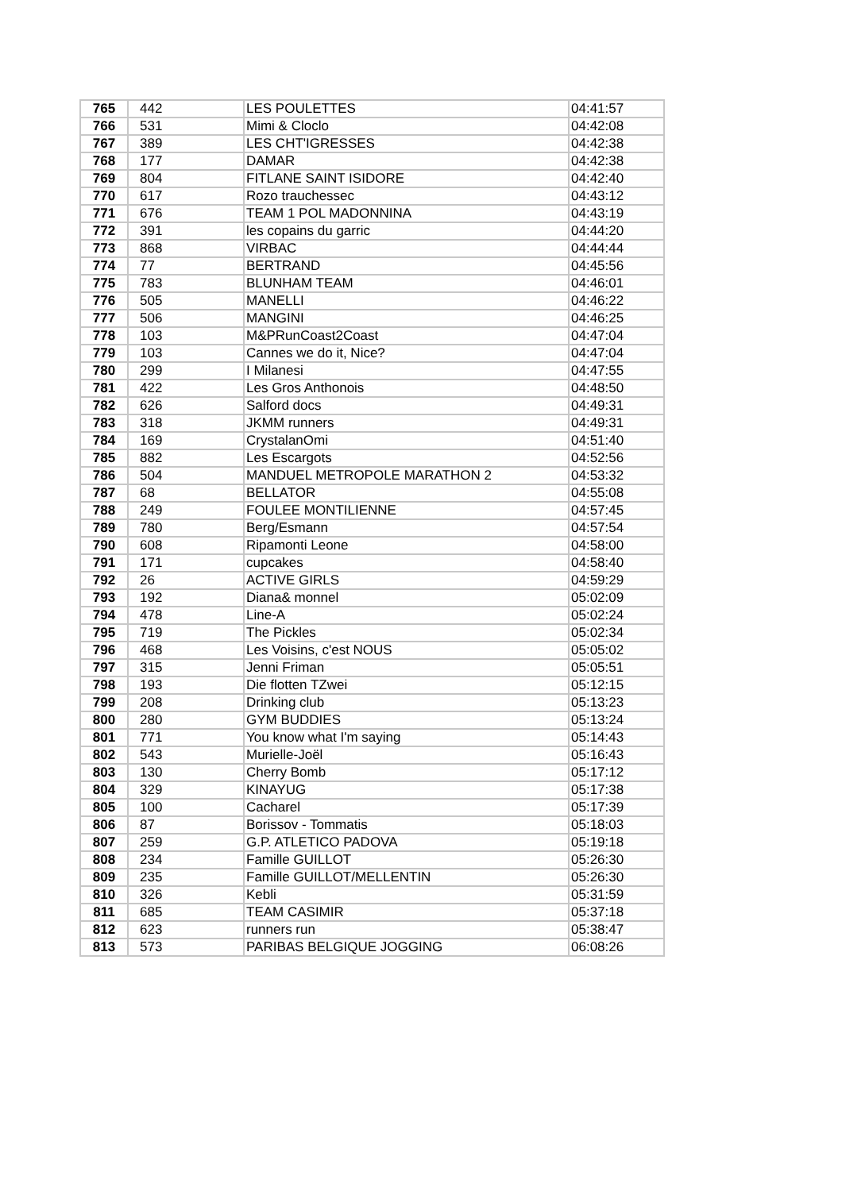| 765 | 442 | LES POULETTES | 04:41:57 |
| 766 | 531 | Mimi & Cloclo | 04:42:08 |
| 767 | 389 | LES CHT'IGRESSES | 04:42:38 |
| 768 | 177 | DAMAR | 04:42:38 |
| 769 | 804 | FITLANE SAINT ISIDORE | 04:42:40 |
| 770 | 617 | Rozo trauchessec | 04:43:12 |
| 771 | 676 | TEAM 1 POL MADONNINA | 04:43:19 |
| 772 | 391 | les copains du garric | 04:44:20 |
| 773 | 868 | VIRBAC | 04:44:44 |
| 774 | 77 | BERTRAND | 04:45:56 |
| 775 | 783 | BLUNHAM TEAM | 04:46:01 |
| 776 | 505 | MANELLI | 04:46:22 |
| 777 | 506 | MANGINI | 04:46:25 |
| 778 | 103 | M&PRunCoast2Coast | 04:47:04 |
| 779 | 103 | Cannes we do it, Nice? | 04:47:04 |
| 780 | 299 | I Milanesi | 04:47:55 |
| 781 | 422 | Les Gros Anthonois | 04:48:50 |
| 782 | 626 | Salford docs | 04:49:31 |
| 783 | 318 | JKMM runners | 04:49:31 |
| 784 | 169 | CrystalanOmi | 04:51:40 |
| 785 | 882 | Les Escargots | 04:52:56 |
| 786 | 504 | MANDUEL METROPOLE MARATHON 2 | 04:53:32 |
| 787 | 68 | BELLATOR | 04:55:08 |
| 788 | 249 | FOULEE MONTILIENNE | 04:57:45 |
| 789 | 780 | Berg/Esmann | 04:57:54 |
| 790 | 608 | Ripamonti Leone | 04:58:00 |
| 791 | 171 | cupcakes | 04:58:40 |
| 792 | 26 | ACTIVE GIRLS | 04:59:29 |
| 793 | 192 | Diana& monnel | 05:02:09 |
| 794 | 478 | Line-A | 05:02:24 |
| 795 | 719 | The Pickles | 05:02:34 |
| 796 | 468 | Les Voisins, c'est NOUS | 05:05:02 |
| 797 | 315 | Jenni Friman | 05:05:51 |
| 798 | 193 | Die flotten TZwei | 05:12:15 |
| 799 | 208 | Drinking club | 05:13:23 |
| 800 | 280 | GYM BUDDIES | 05:13:24 |
| 801 | 771 | You know what I'm saying | 05:14:43 |
| 802 | 543 | Murielle-Joël | 05:16:43 |
| 803 | 130 | Cherry Bomb | 05:17:12 |
| 804 | 329 | KINAYUG | 05:17:38 |
| 805 | 100 | Cacharel | 05:17:39 |
| 806 | 87 | Borissov - Tommatis | 05:18:03 |
| 807 | 259 | G.P. ATLETICO PADOVA | 05:19:18 |
| 808 | 234 | Famille GUILLOT | 05:26:30 |
| 809 | 235 | Famille GUILLOT/MELLENTIN | 05:26:30 |
| 810 | 326 | Kebli | 05:31:59 |
| 811 | 685 | TEAM CASIMIR | 05:37:18 |
| 812 | 623 | runners run | 05:38:47 |
| 813 | 573 | PARIBAS BELGIQUE JOGGING | 06:08:26 |